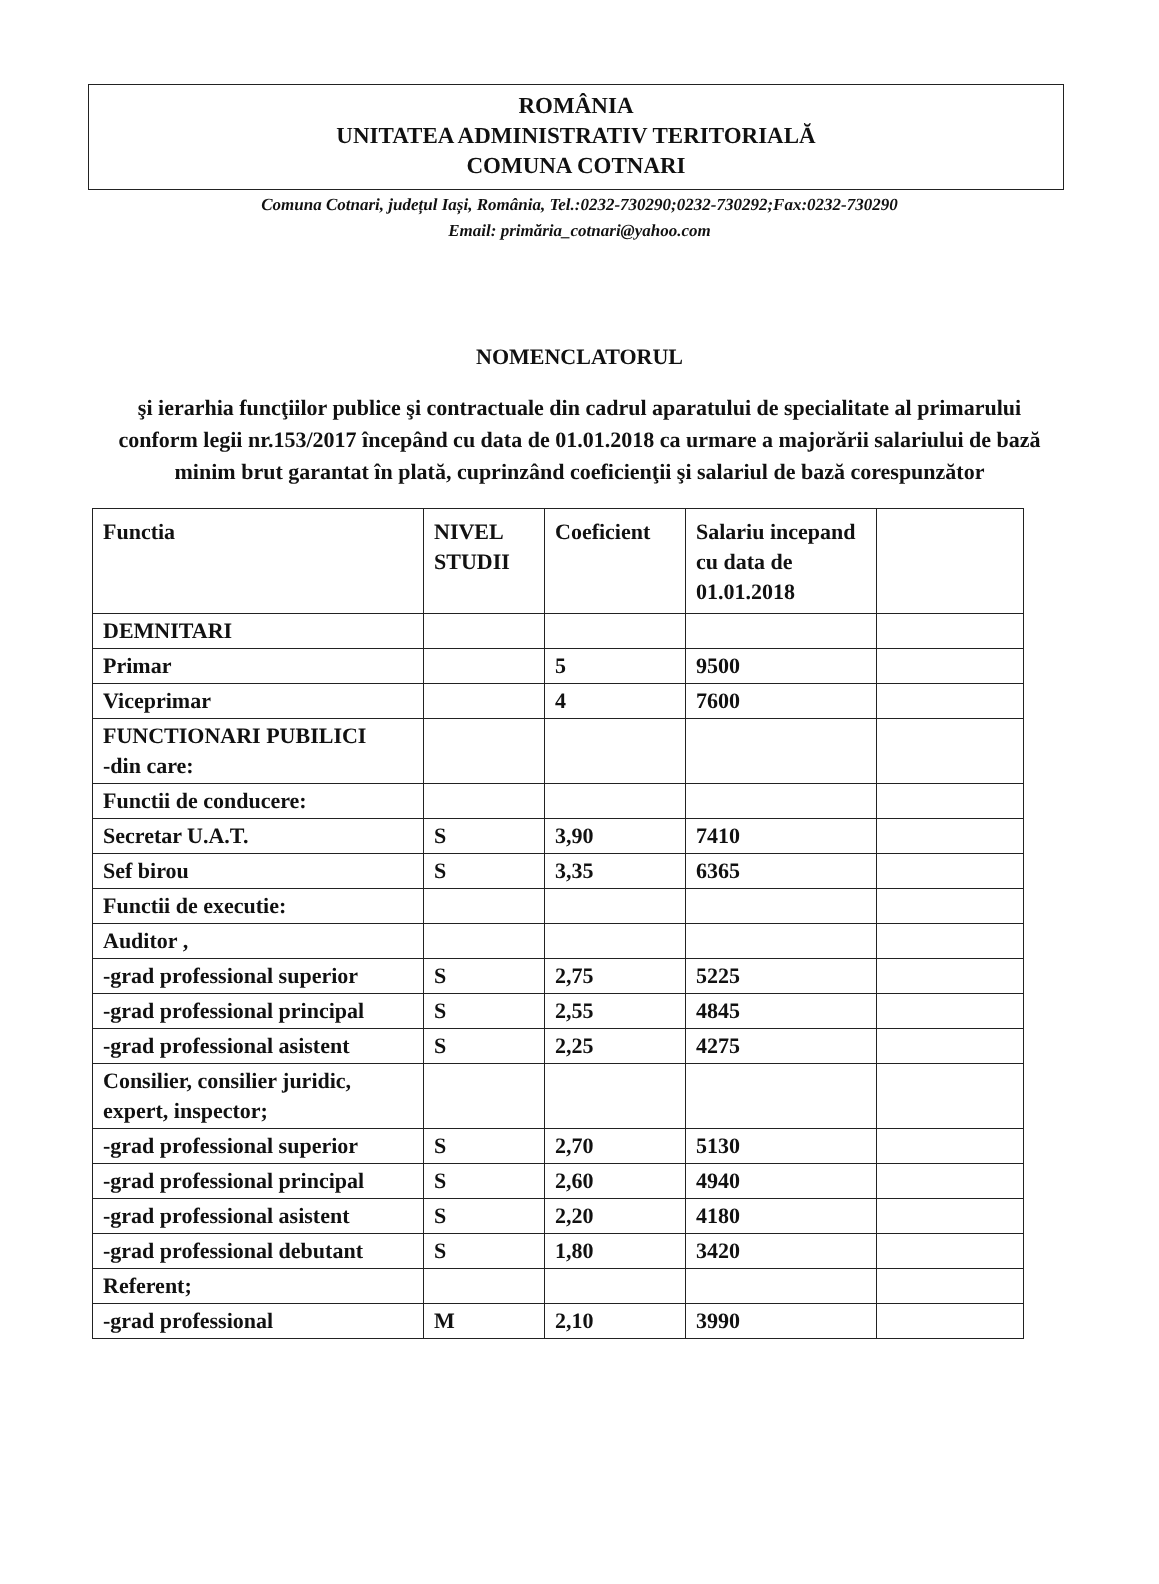ROMÂNIA
UNITATEA ADMINISTRATIV TERITORIALĂ
COMUNA COTNARI
Comuna Cotnari, județul Iași, România, Tel.:0232-730290;0232-730292;Fax:0232-730290
Email: primăria_cotnari@yahoo.com
NOMENCLATORUL
şi ierarhia funcţiilor publice şi contractuale din cadrul aparatului de specialitate al primarului conform legii nr.153/2017 începând cu data de 01.01.2018 ca urmare a majorării salariului de bază minim brut garantat în plată, cuprinzând coeficienţii şi salariul de bază corespunzător
| Functia | NIVEL STUDII | Coeficient | Salariu incepand cu data de 01.01.2018 | |
| --- | --- | --- | --- | --- |
| DEMNITARI | | | | |
| Primar | | 5 | 9500 | |
| Viceprimar | | 4 | 7600 | |
| FUNCTIONARI PUBILICI -din care: | | | | |
| Functii de conducere: | | | | |
| Secretar U.A.T. | S | 3,90 | 7410 | |
| Sef birou | S | 3,35 | 6365 | |
| Functii de executie: | | | | |
| Auditor , | | | | |
| -grad professional superior | S | 2,75 | 5225 | |
| -grad professional principal | S | 2,55 | 4845 | |
| -grad professional asistent | S | 2,25 | 4275 | |
| Consilier, consilier juridic, expert, inspector; | | | | |
| -grad professional superior | S | 2,70 | 5130 | |
| -grad professional principal | S | 2,60 | 4940 | |
| -grad professional asistent | S | 2,20 | 4180 | |
| -grad professional debutant | S | 1,80 | 3420 | |
| Referent; | | | | |
| -grad professional | M | 2,10 | 3990 | |